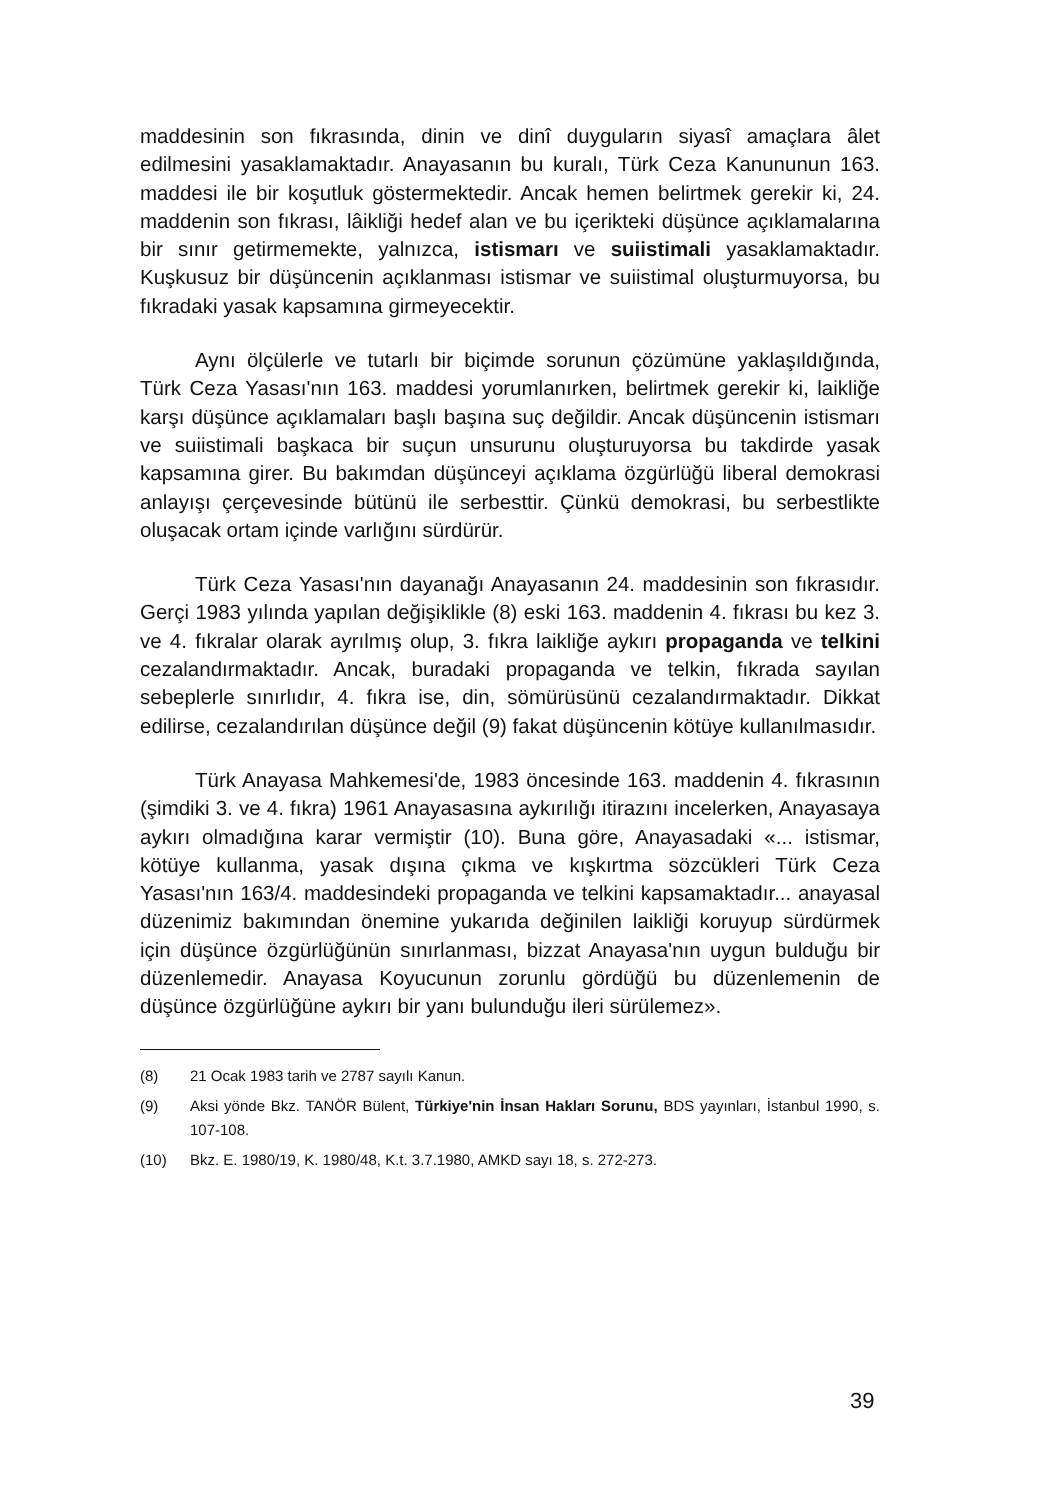maddesinin son fıkrasında, dinin ve dinî duyguların siyasî amaçlara âlet edilmesini yasaklamaktadır. Anayasanın bu kuralı, Türk Ceza Kanununun 163. maddesi ile bir koşutluk göstermektedir. Ancak hemen belirtmek gerekir ki, 24. maddenin son fıkrası, lâikliği hedef alan ve bu içerikteki düşünce açıklamalarına bir sınır getirmemekte, yalnızca, istismarı ve suiistimali yasaklamaktadır. Kuşkusuz bir düşüncenin açıklanması istismar ve suiistimal oluşturmuyorsa, bu fıkradaki yasak kapsamına girmeyecektir.
Aynı ölçülerle ve tutarlı bir biçimde sorunun çözümüne yaklaşıldığında, Türk Ceza Yasası'nın 163. maddesi yorumlanırken, belirtmek gerekir ki, laikliğe karşı düşünce açıklamaları başlı başına suç değildir. Ancak düşüncenin istismarı ve suiistimali başkaca bir suçun unsurunu oluşturuyorsa bu takdirde yasak kapsamına girer. Bu bakımdan düşünceyi açıklama özgürlüğü liberal demokrasi anlayışı çerçevesinde bütünü ile serbesttir. Çünkü demokrasi, bu serbestlikte oluşacak ortam içinde varlığını sürdürür.
Türk Ceza Yasası'nın dayanağı Anayasanın 24. maddesinin son fıkrasıdır. Gerçi 1983 yılında yapılan değişiklikle (8) eski 163. maddenin 4. fıkrası bu kez 3. ve 4. fıkralar olarak ayrılmış olup, 3. fıkra laikliğe aykırı propaganda ve telkini cezalandırmaktadır. Ancak, buradaki propaganda ve telkin, fıkrada sayılan sebeplerle sınırlıdır, 4. fıkra ise, din, sömürüsünü cezalandırmaktadır. Dikkat edilirse, cezalandırılan düşünce değil (9) fakat düşüncenin kötüye kullanılmasıdır.
Türk Anayasa Mahkemesi'de, 1983 öncesinde 163. maddenin 4. fıkrasının (şimdiki 3. ve 4. fıkra) 1961 Anayasasına aykırılığı itirazını incelerken, Anayasaya aykırı olmadığına karar vermiştir (10). Buna göre, Anayasadaki «... istismar, kötüye kullanma, yasak dışına çıkma ve kışkırtma sözcükleri Türk Ceza Yasası'nın 163/4. maddesindeki propaganda ve telkini kapsamaktadır... anayasal düzenimiz bakımından önemine yukarıda değinilen laikliği koruyup sürdürmek için düşünce özgürlüğünün sınırlanması, bizzat Anayasa'nın uygun bulduğu bir düzenlemedir. Anayasa Koyucunun zorunlu gördüğü bu düzenlemenin de düşünce özgürlüğüne aykırı bir yanı bulunduğu ileri sürülemez».
(8) 21 Ocak 1983 tarih ve 2787 sayılı Kanun.
(9) Aksi yönde Bkz. TANÖR Bülent, Türkiye'nin İnsan Hakları Sorunu, BDS yayınları, İstanbul 1990, s. 107-108.
(10) Bkz. E. 1980/19, K. 1980/48, K.t. 3.7.1980, AMKD sayı 18, s. 272-273.
39